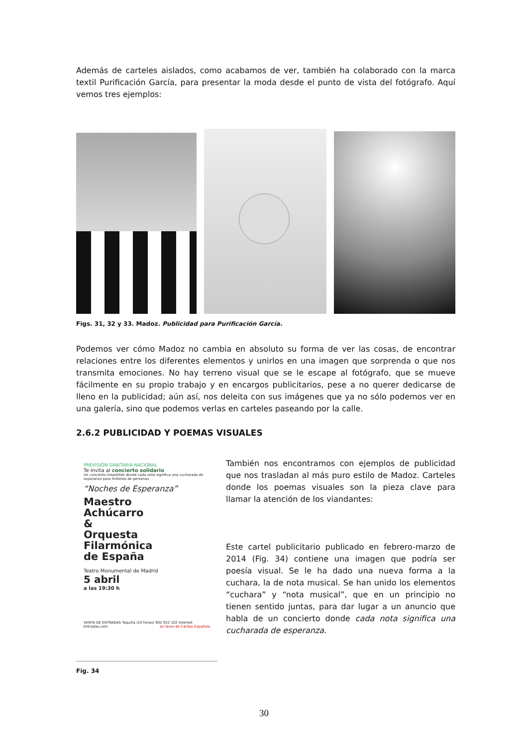Además de carteles aislados, como acabamos de ver, también ha colaborado con la marca textil Purificación García, para presentar la moda desde el punto de vista del fotógrafo. Aquí vemos tres ejemplos:
Figs. 31, 32 y 33. Madoz. Publicidad para Purificación García.
Podemos ver cómo Madoz no cambia en absoluto su forma de ver las cosas, de encontrar relaciones entre los diferentes elementos y unirlos en una imagen que sorprenda o que nos transmita emociones. No hay terreno visual que se le escape al fotógrafo, que se mueve fácilmente en su propio trabajo y en encargos publicitarios, pese a no querer dedicarse de lleno en la publicidad; aún así, nos deleita con sus imágenes que ya no sólo podemos ver en una galería, sino que podemos verlas en carteles paseando por la calle.
2.6.2 PUBLICIDAD Y POEMAS VISUALES
PREVISIÓN SANITARIA NACIONAL
Te invita al concierto solidario
Un concierto irrepetible donde cada nota significa una cucharada de esperanza para millones de personas
“Noches de Esperanza”
Maestro
Achúcarro
&
Orquesta
Filarmónica
de España
Teatro Monumental de Madrid
5 abril
a las 19:30 h
VENTA DE ENTRADAS Taquilla (24 horas) 902 052 102 Internet Entradas.com en favor de Cáritas Española
Fig. 34
También nos encontramos con ejemplos de publicidad que nos trasladan al más puro estilo de Madoz. Carteles donde los poemas visuales son la pieza clave para llamar la atención de los viandantes:
Este cartel publicitario publicado en febrero-marzo de 2014 (Fig. 34) contiene una imagen que podría ser poesía visual. Se le ha dado una nueva forma a la cuchara, la de nota musical. Se han unido los elementos “cuchara” y “nota musical”, que en un principio no tienen sentido juntas, para dar lugar a un anuncio que habla de un concierto donde cada nota significa una cucharada de esperanza.
30